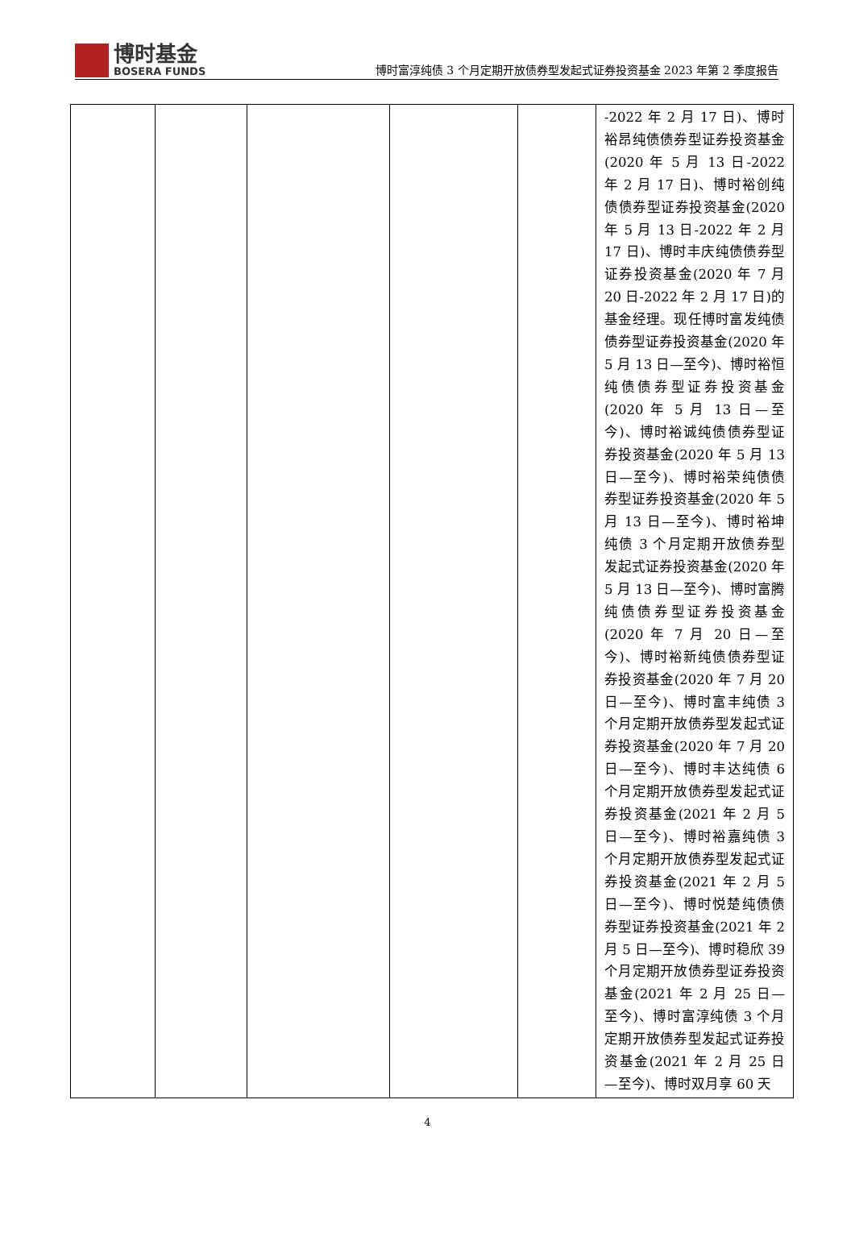博时基金
BOSERA FUNDS
博时富淳纯债 3 个月定期开放债券型发起式证券投资基金 2023 年第 2 季度报告
| | | | | | -2022 年 2 月 17 日)、博时裕昂纯债债券型证券投资基金(2020 年 5 月 13 日-2022 年 2 月 17 日)、博时裕创纯债债券型证券投资基金(2020 年 5 月 13 日-2022 年 2 月 17 日)、博时丰庆纯债债券型证券投资基金(2020 年 7 月 20 日-2022 年 2 月 17 日)的基金经理。现任博时富发纯债债券型证券投资基金(2020 年 5 月 13 日—至今)、博时裕恒纯债债券型证券投资基金(2020 年 5 月 13 日—至今)、博时裕诚纯债债券型证券投资基金(2020 年 5 月 13 日—至今)、博时裕荣纯债债券型证券投资基金(2020 年 5 月 13 日—至今)、博时裕坤纯债 3 个月定期开放债券型发起式证券投资基金(2020 年 5 月 13 日—至今)、博时富腾纯债债券型证券投资基金(2020 年 7 月 20 日—至今)、博时裕新纯债债券型证券投资基金(2020 年 7 月 20 日—至今)、博时富丰纯债 3 个月定期开放债券型发起式证券投资基金(2020 年 7 月 20 日—至今)、博时丰达纯债 6 个月定期开放债券型发起式证券投资基金(2021 年 2 月 5 日—至今)、博时裕嘉纯债 3 个月定期开放债券型发起式证券投资基金(2021 年 2 月 5 日—至今)、博时悦楚纯债债券型证券投资基金(2021 年 2 月 5 日—至今)、博时稳欣 39 个月定期开放债券型证券投资基金(2021 年 2 月 25 日—至今)、博时富淳纯债 3 个月定期开放债券型发起式证券投资基金(2021 年 2 月 25 日—至今)、博时双月享 60 天 |
4